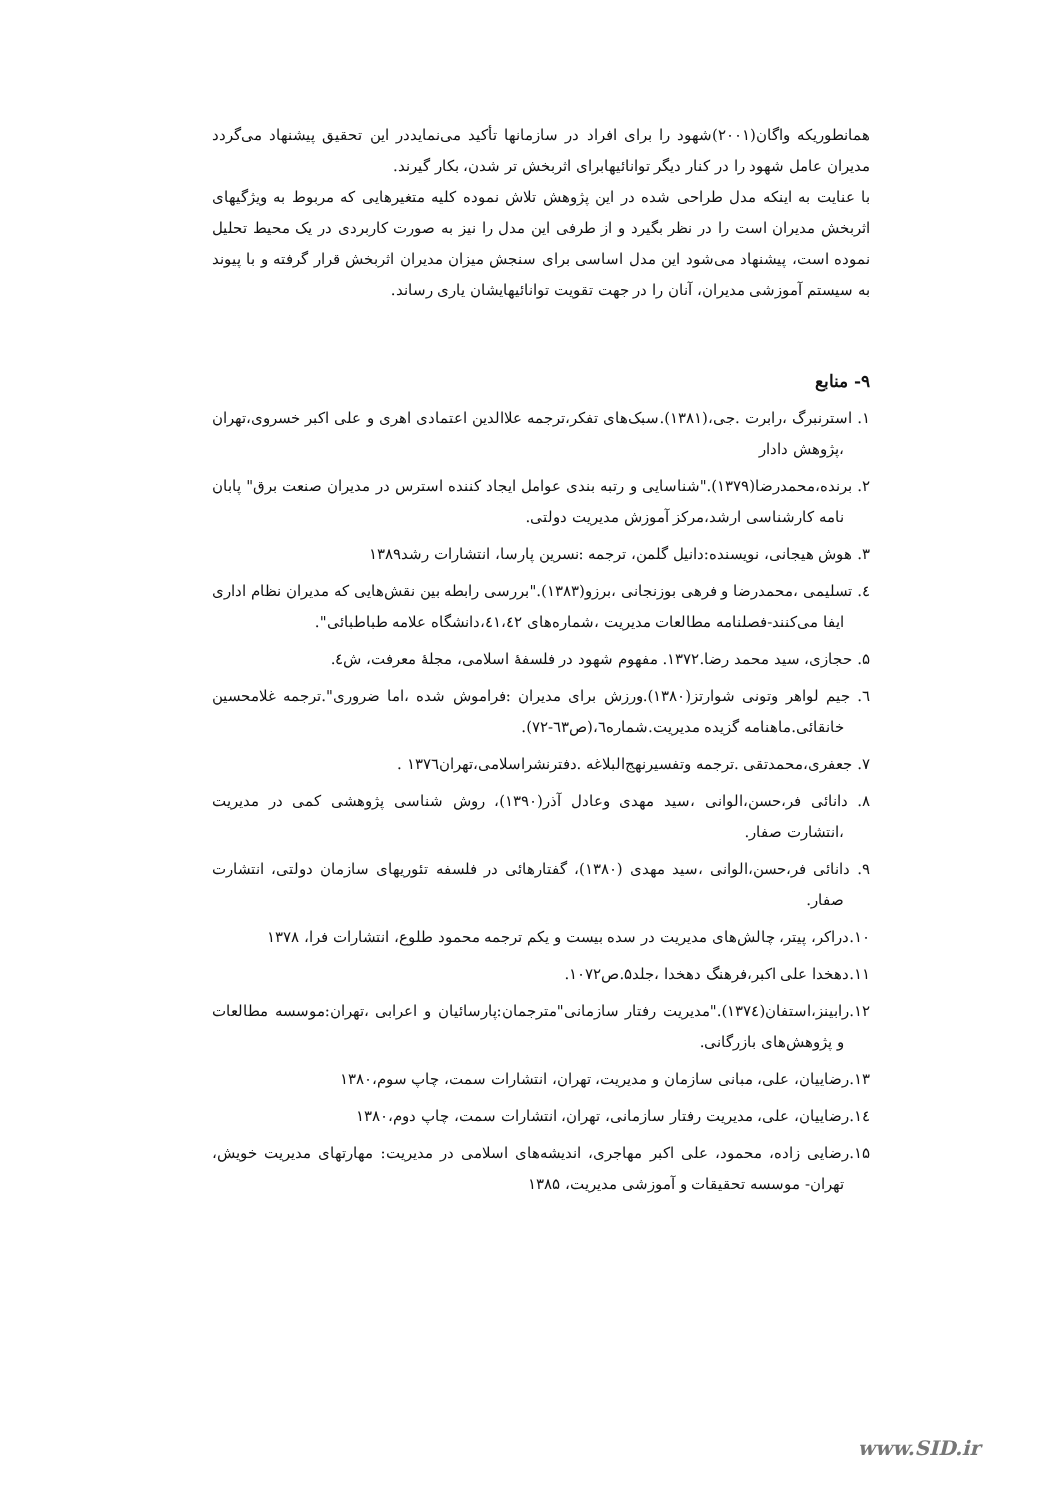همانطوریکه واگان(۲۰۰۱)شهود را برای افراد در سازمانها تأکید می‌نمایددر این تحقیق پیشنهاد می‌گردد مدیران عامل شهود را در کنار دیگر توانائیهابرای اثربخش تر شدن، بکار گیرند.
با عنایت به اینکه مدل طراحی شده در این پژوهش تلاش نموده کلیه متغیرهایی که مربوط به ویژگیهای اثربخش مدیران است را در نظر بگیرد و از طرفی این مدل را نیز به صورت کاربردی در یک محیط تحلیل نموده است، پیشنهاد می‌شود این مدل اساسی برای سنجش میزان مدیران اثربخش قرار گرفته و با پیوند به سیستم آموزشی مدیران، آنان را در جهت تقویت توانائیهایشان یاری رساند.
۹- منابع
۱. استرنبرگ ،رابرت .جی،(۱۳۸۱).سبک‌های تفکر،ترجمه علاالدین اعتمادی اهری و علی اکبر خسروی،تهران ،پژوهش دادار
۲. برنده،محمدرضا(۱۳۷۹)."شناسایی و رتبه بندی عوامل ایجاد کننده استرس در مدیران صنعت برق" پابان نامه کارشناسی ارشد،مرکز آموزش مدیریت دولتی.
۳. هوش هیجانی، نویسنده:دانیل گلمن، ترجمه :نسرین پارسا، انتشارات رشد۱۳۸۹
٤. تسلیمی ،محمدرضا و فرهی بوزنجانی ،برزو(۱۳۸۳)."بررسی رابطه بین نقش‌هایی که مدیران نظام اداری ایفا می‌کنند-فصلنامه مطالعات مدیریت ،شماره‌های ٤١،٤٢،دانشگاه علامه طباطبائی".
۵. حجازی، سید محمد رضا.۱۳۷۲. مفهوم شهود در فلسفۀ اسلامی، مجلۀ معرفت، ش٤.
٦. جیم لواهر وتونی شوارتز(۱۳۸۰).ورزش برای مدیران :فراموش شده ،اما ضروری".ترجمه غلامحسین خانقائی.ماهنامه گزیده مدیریت.شماره٦،(ص٦٣-٧٢).
۷. جعفری،محمدتقی .ترجمه وتفسیرنهج‌البلاغه .دفترنشراسلامی،تهران۱۳۷٦ .
۸. دانائی فر،حسن،الوانی ،سید مهدی وعادل آذر(۱۳۹۰)، روش شناسی پژوهشی کمی در مدیریت ،انتشارت صفار.
۹. دانائی فر،حسن،الوانی ،سید مهدی (۱۳۸۰)، گفتارهائی در فلسفه تئوریهای سازمان دولتی، انتشارت صفار.
۱۰.دراکر، پیتر، چالش‌های مدیریت در سده بیست و یکم ترجمه محمود طلوع، انتشارات فرا، ۱۳۷۸
۱۱.دهخدا علی اکبر،فرهنگ دهخدا ،جلد۵.ص۱۰۷۲.
۱۲.رابینز،استفان(۱۳۷٤)."مدیریت رفتار سازمانی"مترجمان:پارسائیان و اعرابی ،تهران:موسسه مطالعات و پژوهش‌های بازرگانی.
۱۳.رضاییان، علی، مبانی سازمان و مدیریت، تهران، انتشارات سمت، چاپ سوم،۱۳۸۰
١٤.رضاییان، علی، مدیریت رفتار سازمانی، تهران، انتشارات سمت، چاپ دوم،۱۳۸۰
۱۵.رضایی زاده، محمود، علی اکبر مهاجری، اندیشه‌های اسلامی در مدیریت: مهارتهای مدیریت خویش، تهران- موسسه تحقیقات و آموزشی مدیریت، ۱۳۸۵
www.SID.ir